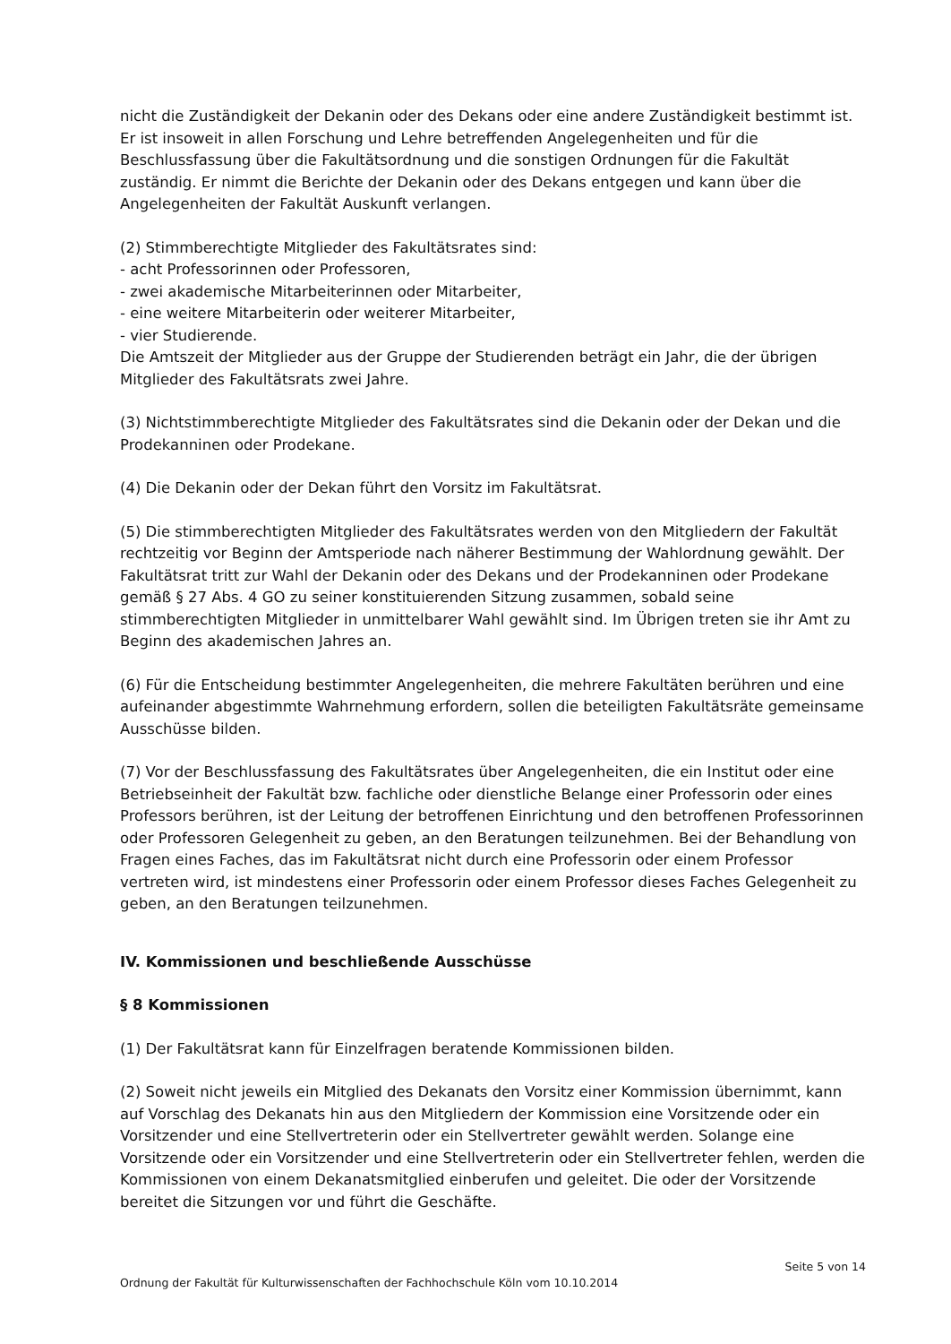nicht die Zuständigkeit der Dekanin oder des Dekans oder eine andere Zuständigkeit bestimmt ist. Er ist insoweit in allen Forschung und Lehre betreffenden Angelegenheiten und für die Beschlussfassung über die Fakultätsordnung und die sonstigen Ordnungen für die Fakultät zuständig. Er nimmt die Berichte der Dekanin oder des Dekans entgegen und kann über die Angelegenheiten der Fakultät Auskunft verlangen.
(2) Stimmberechtigte Mitglieder des Fakultätsrates sind:
- acht Professorinnen oder Professoren,
- zwei akademische Mitarbeiterinnen oder Mitarbeiter,
- eine weitere Mitarbeiterin oder weiterer Mitarbeiter,
- vier Studierende.
Die Amtszeit der Mitglieder aus der Gruppe der Studierenden beträgt ein Jahr, die der übrigen Mitglieder des Fakultätsrats zwei Jahre.
(3) Nichtstimmberechtigte Mitglieder des Fakultätsrates sind die Dekanin oder der Dekan und die Prodekanninen oder Prodekane.
(4) Die Dekanin oder der Dekan führt den Vorsitz im Fakultätsrat.
(5) Die stimmberechtigten Mitglieder des Fakultätsrates werden von den Mitgliedern der Fakultät rechtzeitig vor Beginn der Amtsperiode nach näherer Bestimmung der Wahlordnung gewählt. Der Fakultätsrat tritt zur Wahl der Dekanin oder des Dekans und der Prodekanninen oder Prodekane gemäß § 27 Abs. 4 GO zu seiner konstituierenden Sitzung zusammen, sobald seine stimmberechtigten Mitglieder in unmittelbarer Wahl gewählt sind. Im Übrigen treten sie ihr Amt zu Beginn des akademischen Jahres an.
(6) Für die Entscheidung bestimmter Angelegenheiten, die mehrere Fakultäten berühren und eine aufeinander abgestimmte Wahrnehmung erfordern, sollen die beteiligten Fakultätsräte gemeinsame Ausschüsse bilden.
(7) Vor der Beschlussfassung des Fakultätsrates über Angelegenheiten, die ein Institut oder eine Betriebseinheit der Fakultät bzw. fachliche oder dienstliche Belange einer Professorin oder eines Professors berühren, ist der Leitung der betroffenen Einrichtung und den betroffenen Professorinnen oder Professoren Gelegenheit zu geben, an den Beratungen teilzunehmen. Bei der Behandlung von Fragen eines Faches, das im Fakultätsrat nicht durch eine Professorin oder einem Professor vertreten wird, ist mindestens einer Professorin oder einem Professor dieses Faches Gelegenheit zu geben, an den Beratungen teilzunehmen.
IV. Kommissionen und beschließende Ausschüsse
§ 8 Kommissionen
(1) Der Fakultätsrat kann für Einzelfragen beratende Kommissionen bilden.
(2) Soweit nicht jeweils ein Mitglied des Dekanats den Vorsitz einer Kommission übernimmt, kann auf Vorschlag des Dekanats hin aus den Mitgliedern der Kommission eine Vorsitzende oder ein Vorsitzender und eine Stellvertreterin oder ein Stellvertreter gewählt werden. Solange eine Vorsitzende oder ein Vorsitzender und eine Stellvertreterin oder ein Stellvertreter fehlen, werden die Kommissionen von einem Dekanatsmitglied einberufen und geleitet. Die oder der Vorsitzende bereitet die Sitzungen vor und führt die Geschäfte.
Seite 5 von 14
Ordnung der Fakultät für Kulturwissenschaften der Fachhochschule Köln vom 10.10.2014